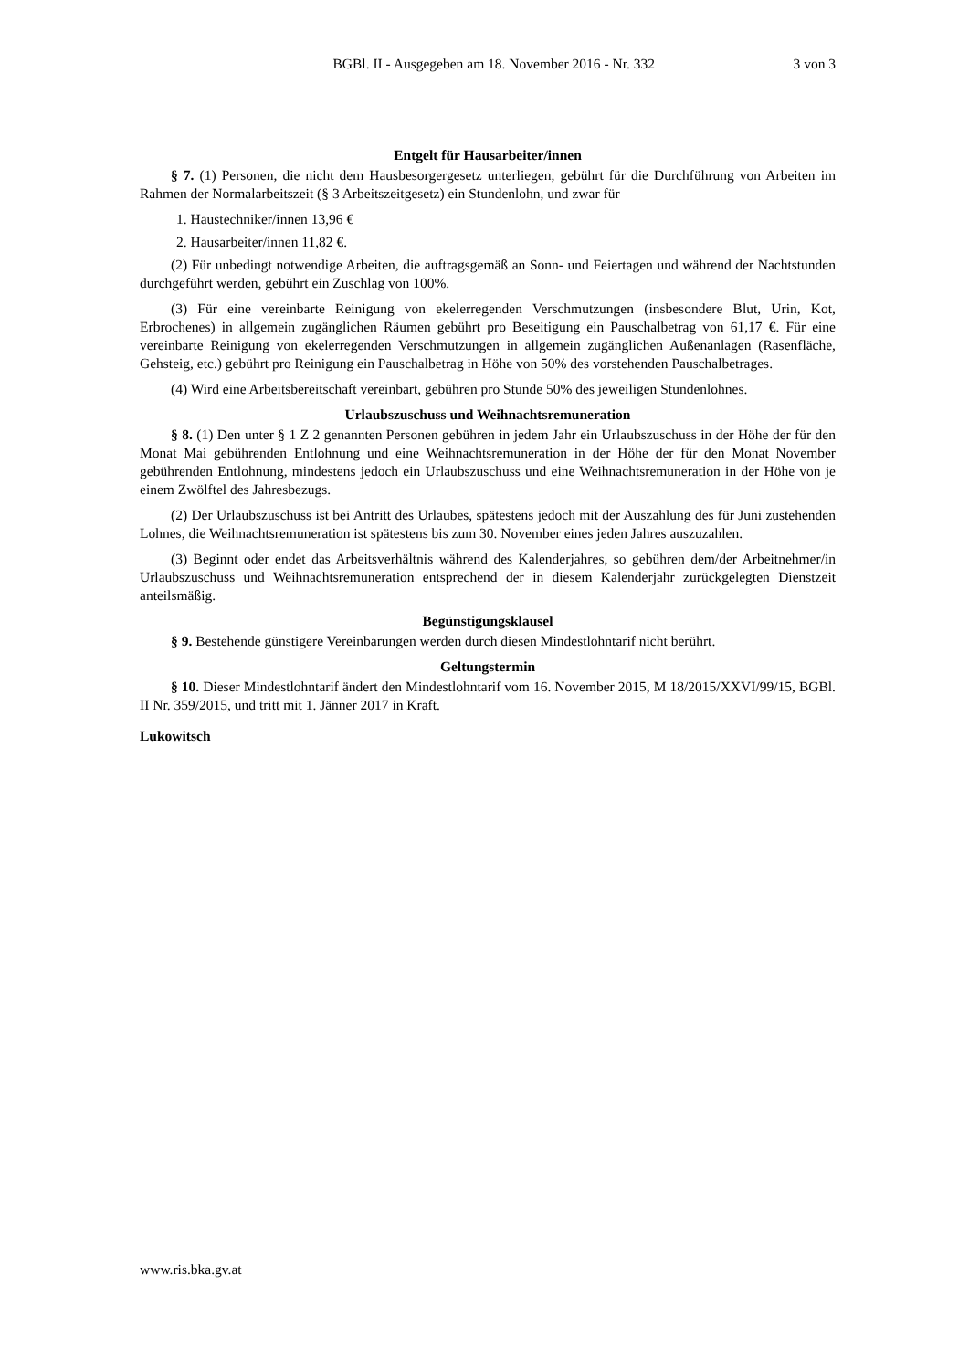BGBl. II - Ausgegeben am 18. November 2016 - Nr. 332 3 von 3
Entgelt für Hausarbeiter/innen
§ 7. (1) Personen, die nicht dem Hausbesorgergesetz unterliegen, gebührt für die Durchführung von Arbeiten im Rahmen der Normalarbeitszeit (§ 3 Arbeitszeitgesetz) ein Stundenlohn, und zwar für
1. Haustechniker/innen 13,96 €
2. Hausarbeiter/innen 11,82 €.
(2) Für unbedingt notwendige Arbeiten, die auftragsgemäß an Sonn- und Feiertagen und während der Nachtstunden durchgeführt werden, gebührt ein Zuschlag von 100%.
(3) Für eine vereinbarte Reinigung von ekelerregenden Verschmutzungen (insbesondere Blut, Urin, Kot, Erbrochenes) in allgemein zugänglichen Räumen gebührt pro Beseitigung ein Pauschalbetrag von 61,17 €. Für eine vereinbarte Reinigung von ekelerregenden Verschmutzungen in allgemein zugänglichen Außenanlagen (Rasenfläche, Gehsteig, etc.) gebührt pro Reinigung ein Pauschalbetrag in Höhe von 50% des vorstehenden Pauschalbetrages.
(4) Wird eine Arbeitsbereitschaft vereinbart, gebühren pro Stunde 50% des jeweiligen Stundenlohnes.
Urlaubszuschuss und Weihnachtsremuneration
§ 8. (1) Den unter § 1 Z 2 genannten Personen gebühren in jedem Jahr ein Urlaubszuschuss in der Höhe der für den Monat Mai gebührenden Entlohnung und eine Weihnachtsremuneration in der Höhe der für den Monat November gebührenden Entlohnung, mindestens jedoch ein Urlaubszuschuss und eine Weihnachtsremuneration in der Höhe von je einem Zwölftel des Jahresbezugs.
(2) Der Urlaubszuschuss ist bei Antritt des Urlaubes, spätestens jedoch mit der Auszahlung des für Juni zustehenden Lohnes, die Weihnachtsremuneration ist spätestens bis zum 30. November eines jeden Jahres auszuzahlen.
(3) Beginnt oder endet das Arbeitsverhältnis während des Kalenderjahres, so gebühren dem/der Arbeitnehmer/in Urlaubszuschuss und Weihnachtsremuneration entsprechend der in diesem Kalenderjahr zurückgelegten Dienstzeit anteilsmäßig.
Begünstigungsklausel
§ 9. Bestehende günstigere Vereinbarungen werden durch diesen Mindestlohntarif nicht berührt.
Geltungstermin
§ 10. Dieser Mindestlohntarif ändert den Mindestlohntarif vom 16. November 2015, M 18/2015/XXVI/99/15, BGBl. II Nr. 359/2015, und tritt mit 1. Jänner 2017 in Kraft.
Lukowitsch
www.ris.bka.gv.at